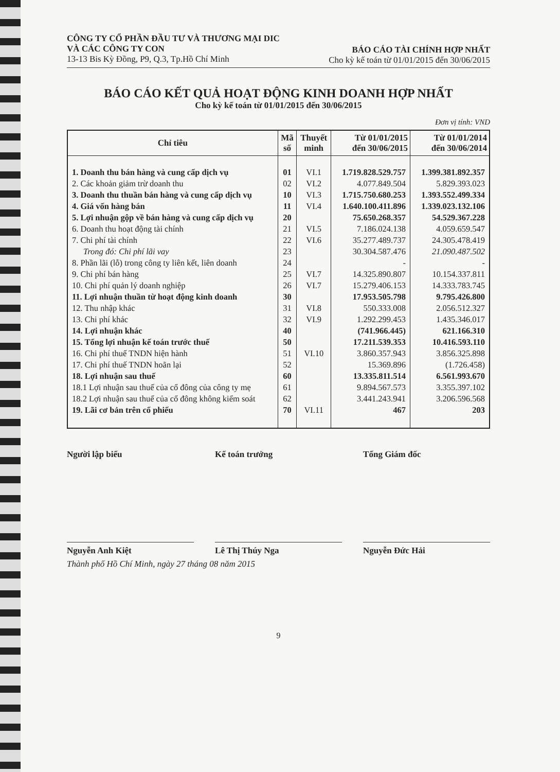CÔNG TY CỔ PHẦN ĐẦU TƯ VÀ THƯƠNG MẠI DIC
VÀ CÁC CÔNG TY CON
13-13 Bis Kỳ Đồng, P9, Q.3, Tp.Hồ Chí Minh
BÁO CÁO TÀI CHÍNH HỢP NHẤT
Cho kỳ kế toán từ 01/01/2015 đến 30/06/2015
BÁO CÁO KẾT QUẢ HOẠT ĐỘNG KINH DOANH HỢP NHẤT
Cho kỳ kế toán từ 01/01/2015 đến 30/06/2015
Đơn vị tính: VND
| Chỉ tiêu | Mã số | Thuyết minh | Từ 01/01/2015 đến 30/06/2015 | Từ 01/01/2014 đến 30/06/2014 |
| --- | --- | --- | --- | --- |
| 1. Doanh thu bán hàng và cung cấp dịch vụ | 01 | VI.1 | 1.719.828.529.757 | 1.399.381.892.357 |
| 2. Các khoản giảm trừ doanh thu | 02 | VI.2 | 4.077.849.504 | 5.829.393.023 |
| 3. Doanh thu thuần bán hàng và cung cấp dịch vụ | 10 | VI.3 | 1.715.750.680.253 | 1.393.552.499.334 |
| 4. Giá vốn hàng bán | 11 | VI.4 | 1.640.100.411.896 | 1.339.023.132.106 |
| 5. Lợi nhuận gộp về bán hàng và cung cấp dịch vụ | 20 | | 75.650.268.357 | 54.529.367.228 |
| 6. Doanh thu hoạt động tài chính | 21 | VI.5 | 7.186.024.138 | 4.059.659.547 |
| 7. Chi phí tài chính | 22 | VI.6 | 35.277.489.737 | 24.305.478.419 |
| Trong đó: Chi phí lãi vay | 23 | | 30.304.587.476 | 21.090.487.502 |
| 8. Phần lãi (lỗ) trong công ty liên kết, liên doanh | 24 | | - | - |
| 9. Chi phí bán hàng | 25 | VI.7 | 14.325.890.807 | 10.154.337.811 |
| 10. Chi phí quản lý doanh nghiệp | 26 | VI.7 | 15.279.406.153 | 14.333.783.745 |
| 11. Lợi nhuận thuần từ hoạt động kinh doanh | 30 | | 17.953.505.798 | 9.795.426.800 |
| 12. Thu nhập khác | 31 | VI.8 | 550.333.008 | 2.056.512.327 |
| 13. Chi phí khác | 32 | VI.9 | 1.292.299.453 | 1.435.346.017 |
| 14. Lợi nhuận khác | 40 | | (741.966.445) | 621.166.310 |
| 15. Tổng lợi nhuận kế toán trước thuế | 50 | | 17.211.539.353 | 10.416.593.110 |
| 16. Chi phí thuế TNDN hiện hành | 51 | VI.10 | 3.860.357.943 | 3.856.325.898 |
| 17. Chi phí thuế TNDN hoãn lại | 52 | | 15.369.896 | (1.726.458) |
| 18. Lợi nhuận sau thuế | 60 | | 13.335.811.514 | 6.561.993.670 |
| 18.1 Lợi nhuận sau thuế của cổ đông của công ty mẹ | 61 | | 9.894.567.573 | 3.355.397.102 |
| 18.2 Lợi nhuận sau thuế của cổ đông không kiểm soát | 62 | | 3.441.243.941 | 3.206.596.568 |
| 19. Lãi cơ bản trên cổ phiếu | 70 | VI.11 | 467 | 203 |
Người lập biểu Kế toán trưởng Tổng Giám đốc
Nguyễn Anh Kiệt Lê Thị Thúy Nga Nguyễn Đức Hải
Thành phố Hồ Chí Minh, ngày 27 tháng 08 năm 2015
9